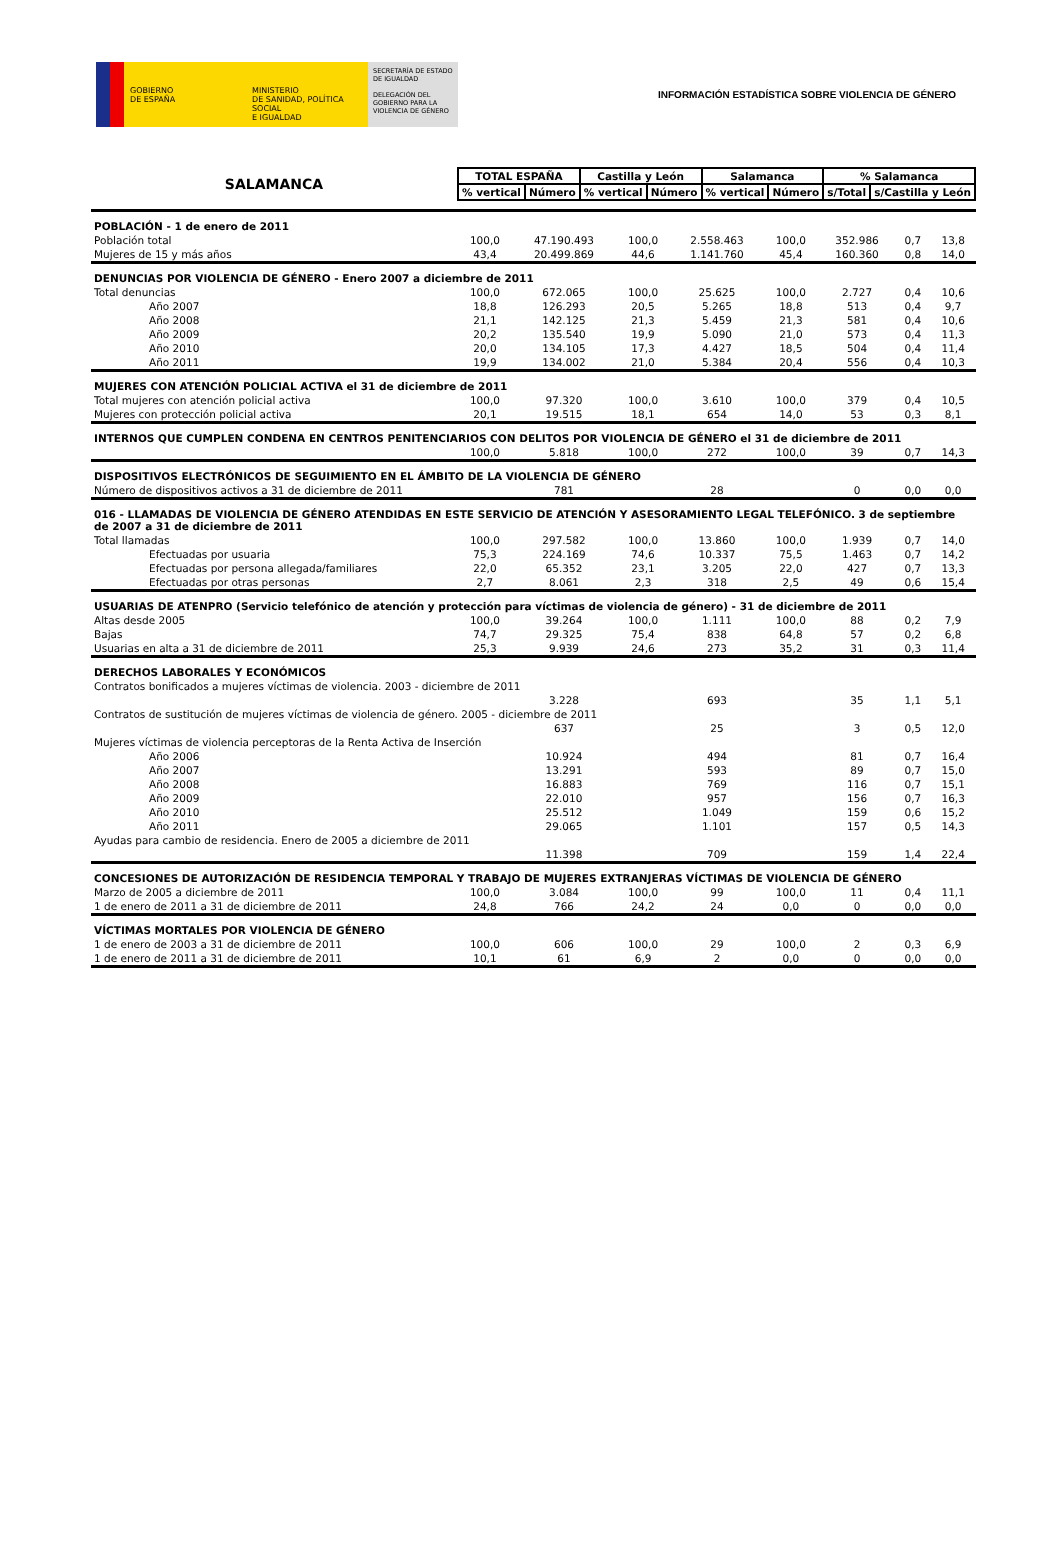GOBIERNO
DE ESPAÑA
MINISTERIO
DE SANIDAD, POLÍTICA SOCIAL
E IGUALDAD
SECRETARÍA DE ESTADO DE IGUALDAD
DELEGACIÓN DEL GOBIERNO PARA LA VIOLENCIA DE GÉNERO
INFORMACIÓN ESTADÍSTICA SOBRE VIOLENCIA DE GÉNERO
| SALAMANCA | TOTAL ESPAÑA | | Castilla y León | | Salamanca | | % Salamanca | |
| | % vertical | Número | % vertical | Número | % vertical | Número | s/Total | s/Castilla y León |
| POBLACIÓN - 1 de enero de 2011 | | | | | | | | |
| Población total | 100,0 | 47.190.493 | 100,0 | 2.558.463 | 100,0 | 352.986 | 0,7 | 13,8 |
| Mujeres de 15 y más años | 43,4 | 20.499.869 | 44,6 | 1.141.760 | 45,4 | 160.360 | 0,8 | 14,0 |
| DENUNCIAS POR VIOLENCIA DE GÉNERO - Enero 2007 a diciembre de 2011 | | | | | | | | |
| Total denuncias | 100,0 | 672.065 | 100,0 | 25.625 | 100,0 | 2.727 | 0,4 | 10,6 |
| Año 2007 | 18,8 | 126.293 | 20,5 | 5.265 | 18,8 | 513 | 0,4 | 9,7 |
| Año 2008 | 21,1 | 142.125 | 21,3 | 5.459 | 21,3 | 581 | 0,4 | 10,6 |
| Año 2009 | 20,2 | 135.540 | 19,9 | 5.090 | 21,0 | 573 | 0,4 | 11,3 |
| Año 2010 | 20,0 | 134.105 | 17,3 | 4.427 | 18,5 | 504 | 0,4 | 11,4 |
| Año 2011 | 19,9 | 134.002 | 21,0 | 5.384 | 20,4 | 556 | 0,4 | 10,3 |
| MUJERES CON ATENCIÓN POLICIAL ACTIVA el 31 de diciembre de 2011 | | | | | | | | |
| Total mujeres con atención policial activa | 100,0 | 97.320 | 100,0 | 3.610 | 100,0 | 379 | 0,4 | 10,5 |
| Mujeres con protección policial activa | 20,1 | 19.515 | 18,1 | 654 | 14,0 | 53 | 0,3 | 8,1 |
| INTERNOS QUE CUMPLEN CONDENA EN CENTROS PENITENCIARIOS CON DELITOS POR VIOLENCIA DE GÉNERO el 31 de diciembre de 2011 | | | | | | | | |
| | 100,0 | 5.818 | 100,0 | 272 | 100,0 | 39 | 0,7 | 14,3 |
| DISPOSITIVOS ELECTRÓNICOS DE SEGUIMIENTO EN EL ÁMBITO DE LA VIOLENCIA DE GÉNERO | | | | | | | | |
| Número de dispositivos activos a 31 de diciembre de 2011 | | 781 | | 28 | | 0 | 0,0 | 0,0 |
| 016 - LLAMADAS DE VIOLENCIA DE GÉNERO ATENDIDAS EN ESTE SERVICIO DE ATENCIÓN Y ASESORAMIENTO LEGAL TELEFÓNICO. 3 de septiembre de 2007 a 31 de diciembre de 2011 | | | | | | | | |
| Total llamadas | 100,0 | 297.582 | 100,0 | 13.860 | 100,0 | 1.939 | 0,7 | 14,0 |
| Efectuadas por usuaria | 75,3 | 224.169 | 74,6 | 10.337 | 75,5 | 1.463 | 0,7 | 14,2 |
| Efectuadas por persona allegada/familiares | 22,0 | 65.352 | 23,1 | 3.205 | 22,0 | 427 | 0,7 | 13,3 |
| Efectuadas por otras personas | 2,7 | 8.061 | 2,3 | 318 | 2,5 | 49 | 0,6 | 15,4 |
| USUARIAS DE ATENPRO (Servicio telefónico de atención y protección para víctimas de violencia de género) - 31 de diciembre de 2011 | | | | | | | | |
| Altas desde 2005 | 100,0 | 39.264 | 100,0 | 1.111 | 100,0 | 88 | 0,2 | 7,9 |
| Bajas | 74,7 | 29.325 | 75,4 | 838 | 64,8 | 57 | 0,2 | 6,8 |
| Usuarias en alta a 31 de diciembre de 2011 | 25,3 | 9.939 | 24,6 | 273 | 35,2 | 31 | 0,3 | 11,4 |
| DERECHOS LABORALES Y ECONÓMICOS | | | | | | | | |
| Contratos bonificados a mujeres víctimas de violencia. 2003 - diciembre de 2011 | | | | | | | | |
| | | 3.228 | | 693 | | 35 | 1,1 | 5,1 |
| Contratos de sustitución de mujeres víctimas de violencia de género. 2005 - diciembre de 2011 | | | | | | | | |
| | | 637 | | 25 | | 3 | 0,5 | 12,0 |
| Mujeres víctimas de violencia perceptoras de la Renta Activa de Inserción | | | | | | | | |
| Año 2006 | | 10.924 | | 494 | | 81 | 0,7 | 16,4 |
| Año 2007 | | 13.291 | | 593 | | 89 | 0,7 | 15,0 |
| Año 2008 | | 16.883 | | 769 | | 116 | 0,7 | 15,1 |
| Año 2009 | | 22.010 | | 957 | | 156 | 0,7 | 16,3 |
| Año 2010 | | 25.512 | | 1.049 | | 159 | 0,6 | 15,2 |
| Año 2011 | | 29.065 | | 1.101 | | 157 | 0,5 | 14,3 |
| Ayudas para cambio de residencia. Enero de 2005 a diciembre de 2011 | | | | | | | | |
| | | 11.398 | | 709 | | 159 | 1,4 | 22,4 |
| CONCESIONES DE AUTORIZACIÓN DE RESIDENCIA TEMPORAL Y TRABAJO DE MUJERES EXTRANJERAS VÍCTIMAS DE VIOLENCIA DE GÉNERO | | | | | | | | |
| Marzo de 2005 a diciembre de 2011 | 100,0 | 3.084 | 100,0 | 99 | 100,0 | 11 | 0,4 | 11,1 |
| 1 de enero de 2011 a 31 de diciembre de 2011 | 24,8 | 766 | 24,2 | 24 | 0,0 | 0 | 0,0 | 0,0 |
| VÍCTIMAS MORTALES POR VIOLENCIA DE GÉNERO | | | | | | | | |
| 1 de enero de 2003 a 31 de diciembre de 2011 | 100,0 | 606 | 100,0 | 29 | 100,0 | 2 | 0,3 | 6,9 |
| 1 de enero de 2011 a 31 de diciembre de 2011 | 10,1 | 61 | 6,9 | 2 | 0,0 | 0 | 0,0 | 0,0 |